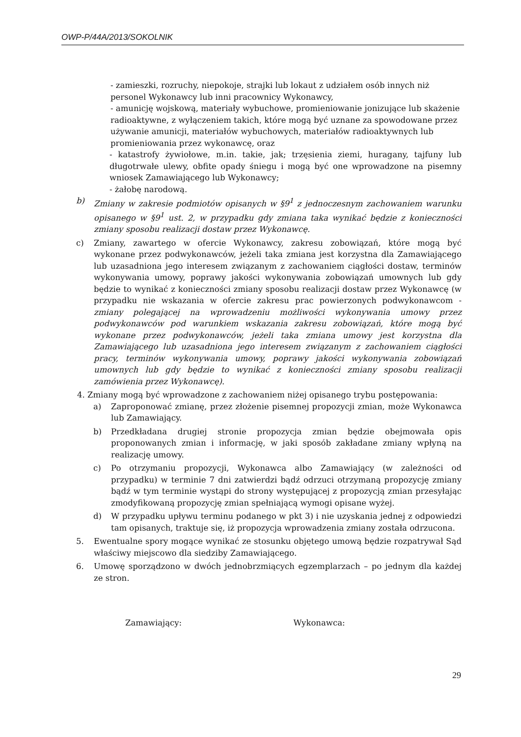OWP-P/44A/2013/SOKOLNIK
- zamieszki, rozruchy, niepokoje, strajki lub lokaut z udziałem osób innych niż personel Wykonawcy lub inni pracownicy Wykonawcy,
- amunicję wojskową, materiały wybuchowe, promieniowanie jonizujące lub skażenie radioaktywne, z wyłączeniem takich, które mogą być uznane za spowodowane przez używanie amunicji, materiałów wybuchowych, materiałów radioaktywnych lub promieniowania przez wykonawcę, oraz
- katastrofy żywiołowe, m.in. takie, jak; trzęsienia ziemi, huragany, tajfuny lub długotrwałe ulewy, obfite opady śniegu i mogą być one wprowadzone na pisemny wniosek Zamawiającego lub Wykonawcy;
- żałobę narodową.
b) Zmiany w zakresie podmiotów opisanych w §9<sup>1</sup> z jednoczesnym zachowaniem warunku opisanego w §9<sup>1</sup> ust. 2, w przypadku gdy zmiana taka wynikać będzie z konieczności zmiany sposobu realizacji dostaw przez Wykonawcę.
c) Zmiany, zawartego w ofercie Wykonawcy, zakresu zobowiązań, które mogą być wykonane przez podwykonawców, jeżeli taka zmiana jest korzystna dla Zamawiającego lub uzasadniona jego interesem związanym z zachowaniem ciągłości dostaw, terminów wykonywania umowy, poprawy jakości wykonywania zobowiązań umownych lub gdy będzie to wynikać z konieczności zmiany sposobu realizacji dostaw przez Wykonawcę (w przypadku nie wskazania w ofercie zakresu prac powierzonych podwykonawcom - zmiany polegającej na wprowadzeniu możliwości wykonywania umowy przez podwykonawców pod warunkiem wskazania zakresu zobowiązań, które mogą być wykonane przez podwykonawców, jeżeli taka zmiana umowy jest korzystna dla Zamawiającego lub uzasadniona jego interesem związanym z zachowaniem ciągłości pracy, terminów wykonywania umowy, poprawy jakości wykonywania zobowiązań umownych lub gdy będzie to wynikać z konieczności zmiany sposobu realizacji zamówienia przez Wykonawcę).
4. Zmiany mogą być wprowadzone z zachowaniem niżej opisanego trybu postępowania:
a) Zaproponować zmianę, przez złożenie pisemnej propozycji zmian, może Wykonawca lub Zamawiający.
b) Przedkładana drugiej stronie propozycja zmian będzie obejmowała opis proponowanych zmian i informację, w jaki sposób zakładane zmiany wpłyną na realizację umowy.
c) Po otrzymaniu propozycji, Wykonawca albo Zamawiający (w zależności od przypadku) w terminie 7 dni zatwierdzi bądź odrzuci otrzymaną propozycję zmiany bądź w tym terminie wystąpi do strony występującej z propozycją zmian przesyłając zmodyfikowaną propozycję zmian spełniającą wymogi opisane wyżej.
d) W przypadku upływu terminu podanego w pkt 3) i nie uzyskania jednej z odpowiedzi tam opisanych, traktuje się, iż propozycja wprowadzenia zmiany została odrzucona.
5. Ewentualne spory mogące wynikać ze stosunku objętego umową będzie rozpatrywał Sąd właściwy miejscowo dla siedziby Zamawiającego.
6. Umowę sporządzono w dwóch jednobrzmiących egzemplarzach – po jednym dla każdej ze stron.
Zamawiający: Wykonawca:
29